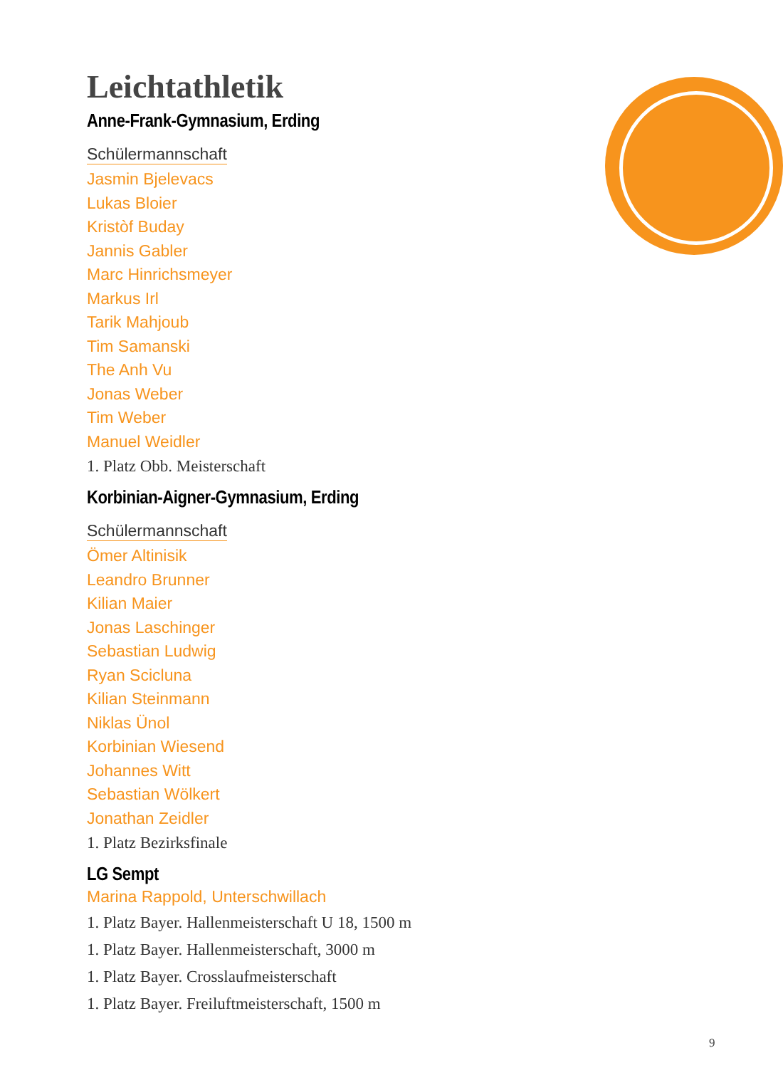Leichtathletik
Anne-Frank-Gymnasium, Erding
Schülermannschaft
Jasmin Bjelevacs
Lukas Bloier
Kristòf Buday
Jannis Gabler
Marc Hinrichsmeyer
Markus Irl
Tarik Mahjoub
Tim Samanski
The Anh Vu
Jonas Weber
Tim Weber
Manuel Weidler
1. Platz Obb. Meisterschaft
Korbinian-Aigner-Gymnasium, Erding
Schülermannschaft
Ömer Altinisik
Leandro Brunner
Kilian Maier
Jonas Laschinger
Sebastian Ludwig
Ryan Scicluna
Kilian Steinmann
Niklas Ünol
Korbinian Wiesend
Johannes Witt
Sebastian Wölkert
Jonathan Zeidler
1. Platz Bezirksfinale
LG Sempt
Marina Rappold, Unterschwillach
1. Platz Bayer. Hallenmeisterschaft U 18, 1500 m
1. Platz Bayer. Hallenmeisterschaft, 3000 m
1. Platz Bayer. Crosslaufmeisterschaft
1. Platz Bayer. Freiluftmeisterschaft, 1500 m
9